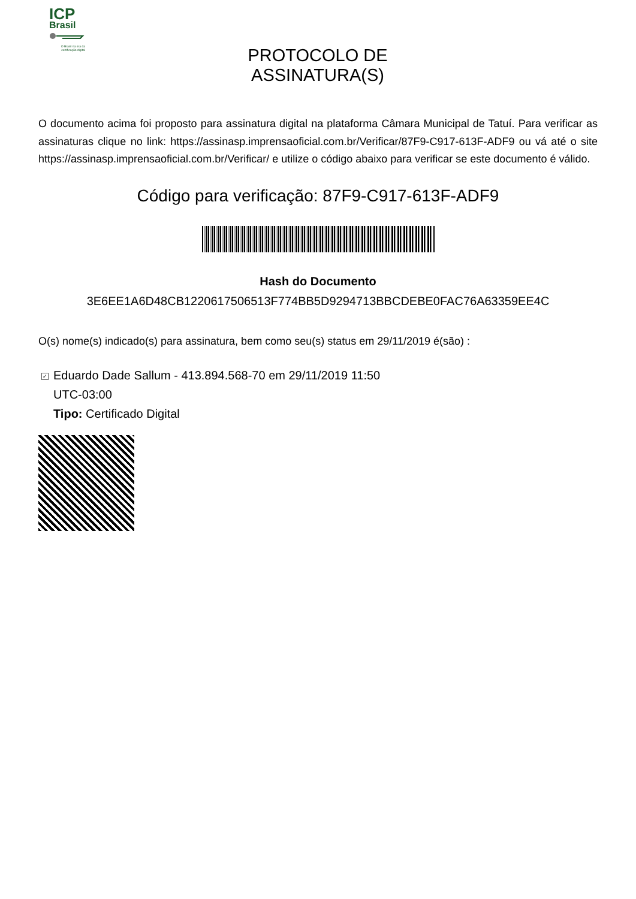ICP
Brasil
O Brasil na era da certificação digital
PROTOCOLO DE ASSINATURA(S)
O documento acima foi proposto para assinatura digital na plataforma Câmara Municipal de Tatuí. Para verificar as assinaturas clique no link: https://assinasp.imprensaoficial.com.br/Verificar/87F9-C917-613F-ADF9 ou vá até o site https://assinasp.imprensaoficial.com.br/Verificar/ e utilize o código abaixo para verificar se este documento é válido.
Código para verificação: 87F9-C917-613F-ADF9
Hash do Documento
3E6EE1A6D48CB1220617506513F774BB5D9294713BBCDEBE0FAC76A63359EE4C
O(s) nome(s) indicado(s) para assinatura, bem como seu(s) status em 29/11/2019 é(são) :
✓ Eduardo Dade Sallum - 413.894.568-70 em 29/11/2019 11:50
UTC-03:00
Tipo: Certificado Digital